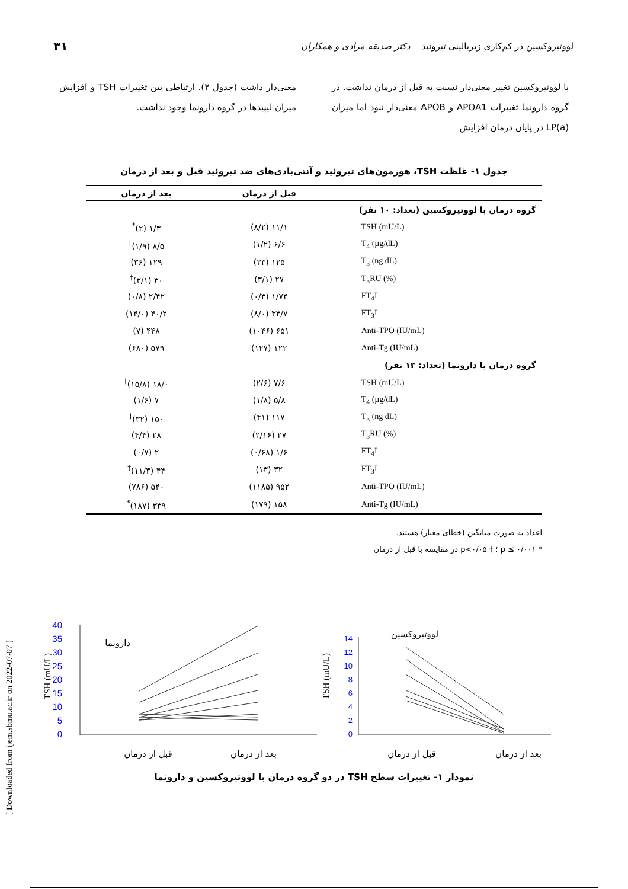لووتیروکسین در کم‌کاری زیربالینی تیروئید دکتر صدیقه مرادی و همکاران ۳۱
با لووتیروکسین تغییر معنی‌دار نسبت به قبل از درمان نداشت. در گروه دارونما تغییرات APOA1 و APOB معنی‌دار نبود اما میزان LP(a) در پایان درمان افزایش
معنی‌دار داشت (جدول ۲). ارتباطی بین تغییرات TSH و افزایش میزان لیپیدها در گروه دارونما وجود نداشت.
جدول ۱- غلظت TSH، هورمون‌های تیروئید و آنتی‌بادی‌های ضد تیروئید قبل و بعد از درمان
| | قبل از درمان | بعد از درمان |
| --- | --- | --- |
| گروه درمان با لووتیروکسین (تعداد: ۱۰ نفر) | | |
| TSH (mU/L) | ۱۱/۱ (۸/۲) | ۱/۳ (۲)<sup>*</sup> |
| T<sub>4</sub> (µg/dL) | ۶/۶ (۱/۲) | ۸/۵ (۱/۹)<sup>†</sup> |
| T<sub>3</sub> (ng dL) | ۱۲۵ (۲۳) | ۱۲۹ (۳۶) |
| T<sub>3</sub>RU (%) | ۲۷ (۳/۱) | ۳۰ (۳/۱)<sup>†</sup> |
| FT<sub>4</sub>I | ۱/۷۴ (۰/۳) | ۲/۴۲ (۰/۸) |
| FT<sub>3</sub>I | ۳۳/۷ (۸/۰) | ۴۰/۲ (۱۴/۰) |
| Anti-TPO (IU/mL) | ۶۵۱ (۱۰۴۶) | ۴۴۸ (۷) |
| Anti-Tg (IU/mL) | ۱۲۲ (۱۲۷) | ۵۷۹ (۶۸۰) |
| گروه درمان با دارونما (تعداد: ۱۳ نفر) | | |
| TSH (mU/L) | ۷/۶ (۲/۶) | ۱۸/۰ (۱۵/۸)<sup>†</sup> |
| T<sub>4</sub> (µg/dL) | ۵/۸ (۱/۸) | ۷ (۱/۶) |
| T<sub>3</sub> (ng dL) | ۱۱۷ (۴۱) | ۱۵۰ (۳۲)<sup>†</sup> |
| T<sub>3</sub>RU (%) | ۲۷ (۲/۱۶) | ۲۸ (۴/۴) |
| FT<sub>4</sub>I | ۱/۶ (۰/۶۸) | ۲ (۰/۷) |
| FT<sub>3</sub>I | ۳۲ (۱۳) | ۴۴ (۱۱/۳)<sup>†</sup> |
| Anti-TPO (IU/mL) | ۹۵۲ (۱۱۸۵) | ۵۴۰ (۷۸۶) |
| Anti-Tg (IU/mL) | ۱۵۸ (۱۷۹) | ۳۳۹ (۱۸۷)<sup>*</sup> |
اعداد به صورت میانگین (خطای معیار) هستند.
* p ≤ ۰/۰۰۱ ؛ † p<۰/۰۵ در مقایسه با قبل از درمان
[ Downloaded from ijem.sbmu.ac.ir on 2022-07-07 ]
40
35
30
25
20
15
10
5
0
14
12
10
8
6
4
2
0
TSH (mU/L)
TSH (mU/L)
دارونما
لووتیروکسین
قبل از درمان
بعد از درمان
قبل از درمان
بعد از درمان
نمودار ۱- تغییرات سطح TSH در دو گروه درمان با لووتیروکسین و دارونما